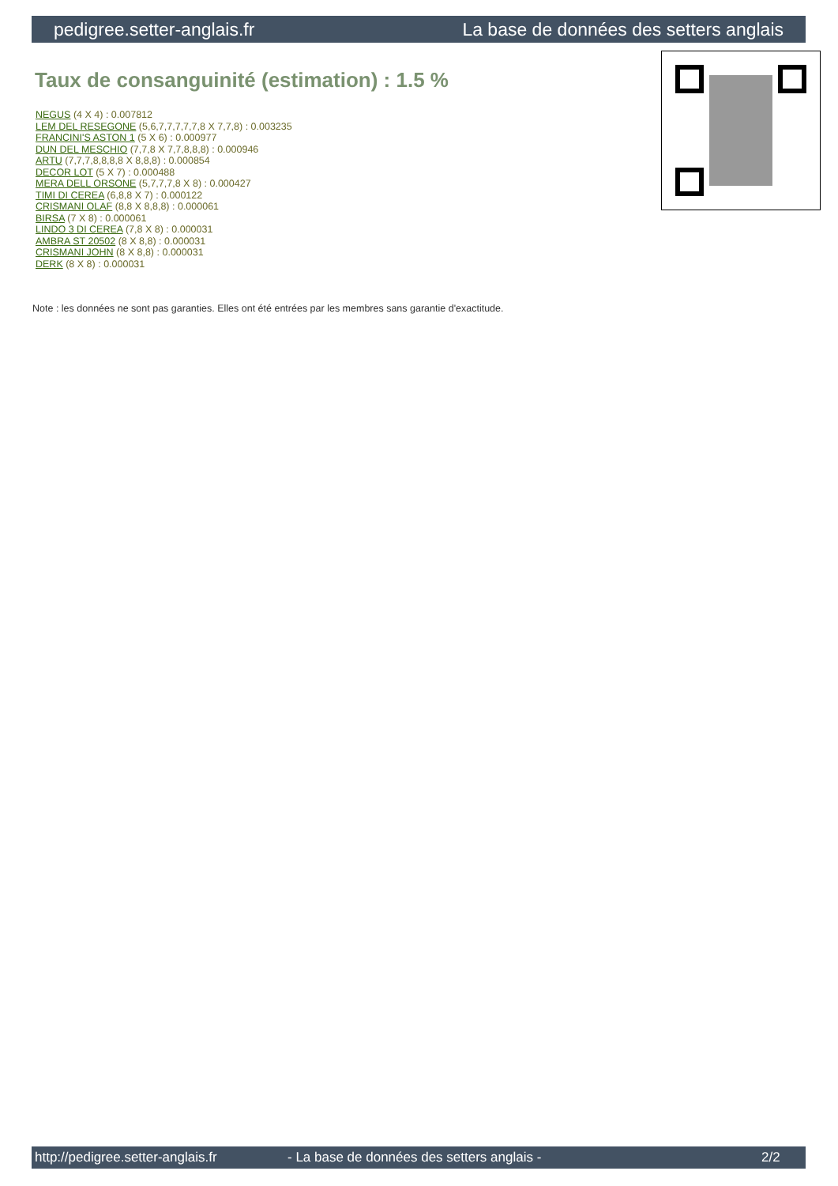pedigree.setter-anglais.fr La base de données des setters anglais
Taux de consanguinité (estimation) : 1.5 %
NEGUS (4 X 4) : 0.007812
LEM DEL RESEGONE (5,6,7,7,7,7,7,8 X 7,7,8) : 0.003235
FRANCINI'S ASTON 1 (5 X 6) : 0.000977
DUN DEL MESCHIO (7,7,8 X 7,7,8,8,8) : 0.000946
ARTU (7,7,7,8,8,8,8 X 8,8,8) : 0.000854
DECOR LOT (5 X 7) : 0.000488
MERA DELL ORSONE (5,7,7,7,8 X 8) : 0.000427
TIMI DI CEREA (6,8,8 X 7) : 0.000122
CRISMANI OLAF (8,8 X 8,8,8) : 0.000061
BIRSA (7 X 8) : 0.000061
LINDO 3 DI CEREA (7,8 X 8) : 0.000031
AMBRA ST 20502 (8 X 8,8) : 0.000031
CRISMANI JOHN (8 X 8,8) : 0.000031
DERK (8 X 8) : 0.000031
Note : les données ne sont pas garanties. Elles ont été entrées par les membres sans garantie d'exactitude.
http://pedigree.setter-anglais.fr - La base de données des setters anglais - 2/2